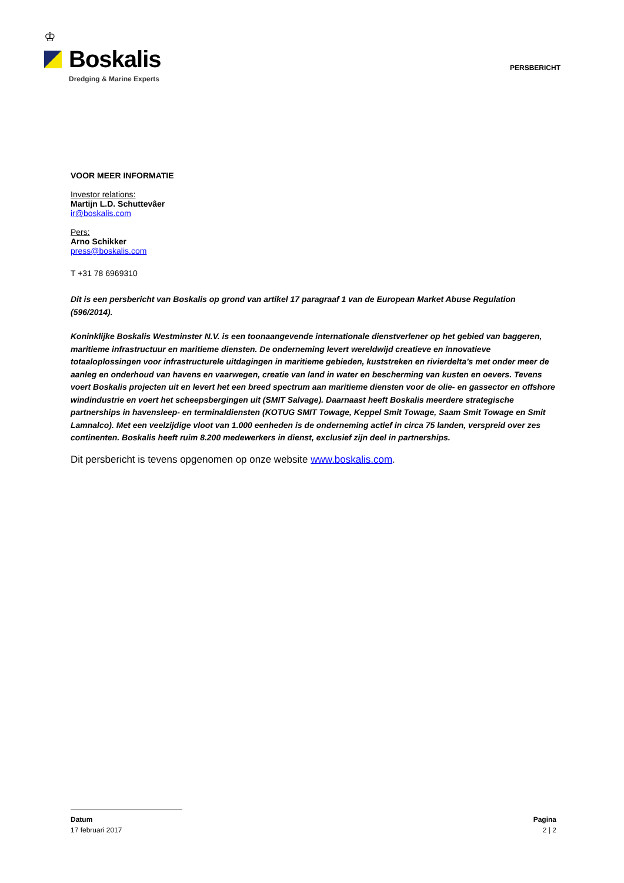♔
Boskalis
Dredging & Marine Experts
PERSBERICHT
VOOR MEER INFORMATIE
Investor relations:
Martijn L.D. Schuttevâer
ir@boskalis.com
Pers:
Arno Schikker
press@boskalis.com
T +31 78 6969310
Dit is een persbericht van Boskalis op grond van artikel 17 paragraaf 1 van de European Market Abuse Regulation (596/2014).
Koninklijke Boskalis Westminster N.V. is een toonaangevende internationale dienstverlener op het gebied van baggeren, maritieme infrastructuur en maritieme diensten. De onderneming levert wereldwijd creatieve en innovatieve totaaloplossingen voor infrastructurele uitdagingen in maritieme gebieden, kuststreken en rivierdelta’s met onder meer de aanleg en onderhoud van havens en vaarwegen, creatie van land in water en bescherming van kusten en oevers. Tevens voert Boskalis projecten uit en levert het een breed spectrum aan maritieme diensten voor de olie- en gassector en offshore windindustrie en voert het scheepsbergingen uit (SMIT Salvage). Daarnaast heeft Boskalis meerdere strategische partnerships in havensleep- en terminaldiensten (KOTUG SMIT Towage, Keppel Smit Towage, Saam Smit Towage en Smit Lamnalco). Met een veelzijdige vloot van 1.000 eenheden is de onderneming actief in circa 75 landen, verspreid over zes continenten. Boskalis heeft ruim 8.200 medewerkers in dienst, exclusief zijn deel in partnerships.
Dit persbericht is tevens opgenomen op onze website www.boskalis.com.
Datum
17 februari 2017
Pagina
2 | 2